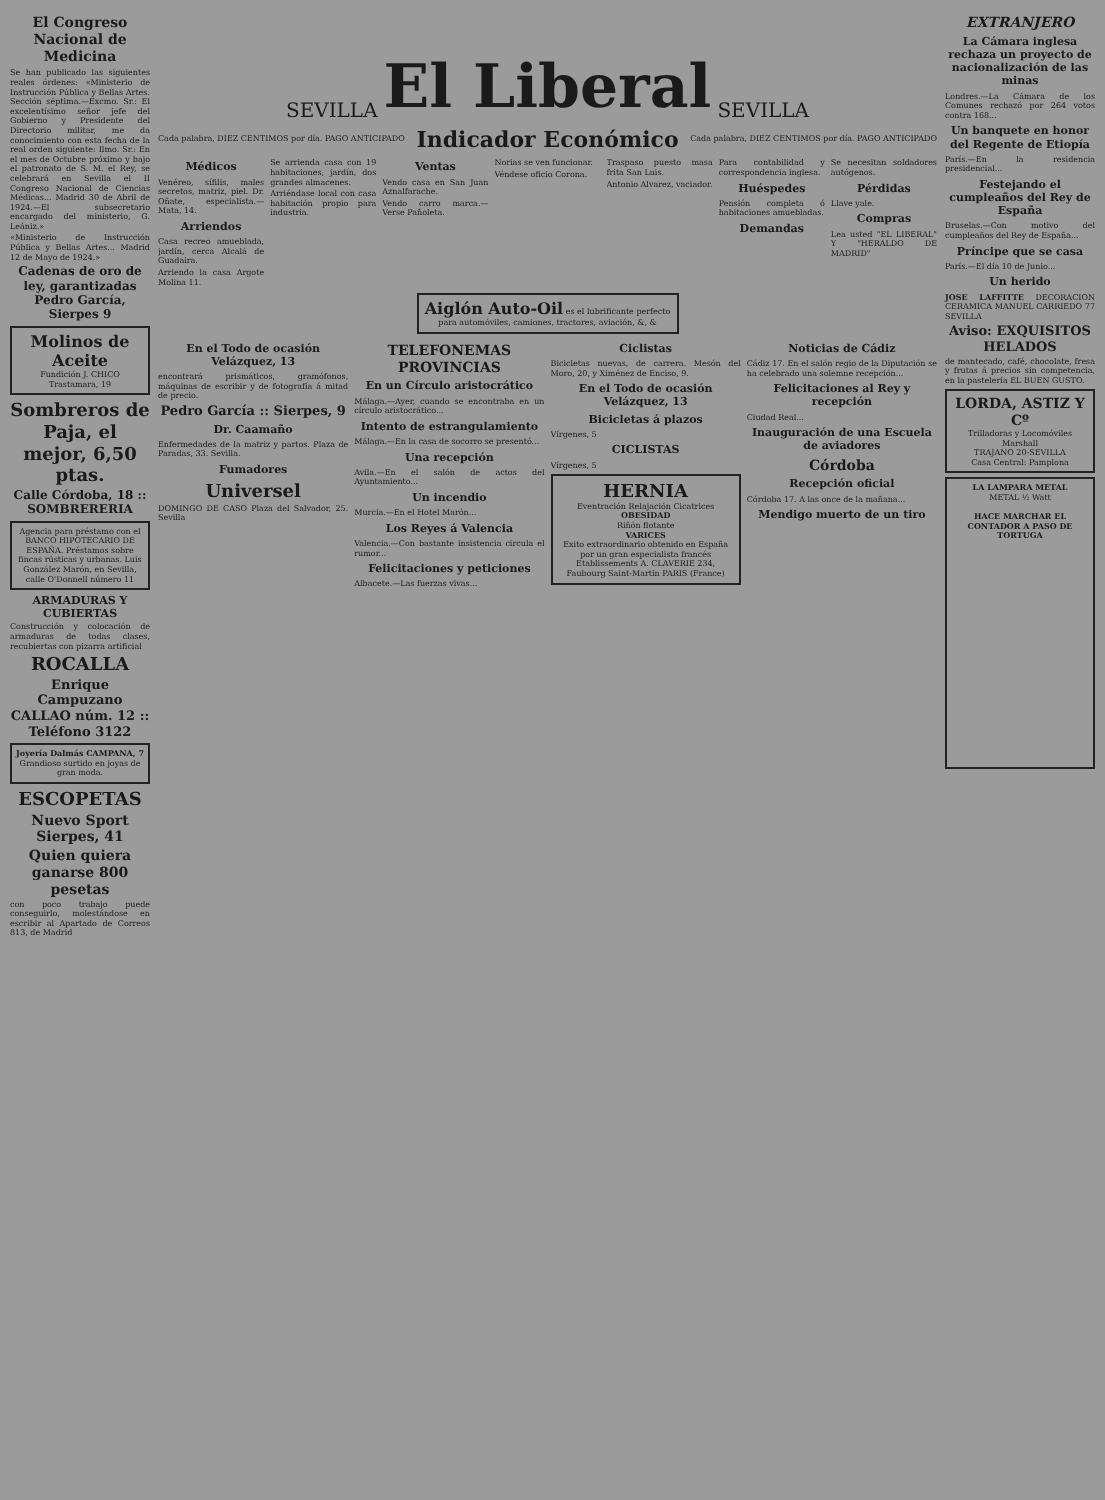El Congreso Nacional de Medicina
Se han publicado las siguientes reales órdenes: «Ministerio de Instrucción Pública y Bellas Artes. Sección séptima.—Excmo. Sr.: El excelentísimo señor jefe del Gobierno y Presidente del Directorio militar, me da conocimiento con esta fecha de la real orden siguiente: Ilmo. Sr.: En el mes de Octubre próximo y bajo el patronato de S. M. el Rey, se celebrará en Sevilla el II Congreso Nacional de Ciencias Médicas... Madrid 30 de Abril de 1924.—El subsecretario encargado del ministerio, G. Leániz.»
«Ministerio de Instrucción Pública y Bellas Artes... Madrid 12 de Mayo de 1924.»
Cadenas de oro de ley, garantizadas Pedro García, Sierpes 9
Molinos de Aceite
Fundición J. CHICO Trastamara, 19
Sombreros de Paja, el mejor, 6,50 ptas.
Calle Córdoba, 18 :: SOMBRERERIA
Agencia para préstamo con el BANCO HIPOTECARIO DE ESPAÑA. Préstamos sobre fincas rústicas y urbanas. Luis González Marón, en Sevilla, calle O'Donnell número 11
ARMADURAS Y CUBIERTAS
Construcción y colocación de armaduras de todas clases, recubiertas con pizarra artificial
ROCALLA
Enrique Campuzano
CALLAO núm. 12 :: Teléfono 3122
Joyería Dalmás CAMPANA, 7
Grandioso surtido en joyas de gran moda.
ESCOPETAS
Nuevo Sport Sierpes, 41
Quien quiera ganarse 800 pesetas
con poco trabajo puede conseguirlo, molestándose en escribir al Apartado de Correos 813, de Madrid
SEVILLA
El Liberal
SEVILLA
Cada palabra, DIEZ CENTIMOS por día. PAGO ANTICIPADO
Indicador Económico
Cada palabra, DIEZ CENTIMOS por día. PAGO ANTICIPADO
Médicos
Venéreo, sífilis, males secretos, matriz, piel. Dr. Oñate, especialista.—Mata, 14.
Arriendos
Casa recreo amueblada, jardín, cerca Alcalá de Guadaira.
Arriendo la casa Argote Molina 11.
Se arrienda casa con 19 habitaciones, jardín, dos grandes almacenes.
Arriéndase local con casa habitación propio para industria.
Ventas
Vendo casa en San Juan Aznalfarache.
Vendo carro marca.—Verse Pañoleta.
Norias se ven funcionar.
Véndese oficio Corona.
Traspaso puesto masa frita San Luis.
Antonio Alvarez, vaciador.
Para contabilidad y correspondencia inglesa.
Huéspedes
Pensión completa ó habitaciones amuebladas.
Demandas
Se necesitan soldadores autógenos.
Pérdidas
Llave yale.
Compras
Lea usted "EL LIBERAL" Y "HERALDO DE MADRID"
Aiglón Auto-Oil es el lubrificante perfecto para automóviles, camiones, tractores, aviación, &, &
En el Todo de ocasión Velázquez, 13
encontrará prismáticos, gramófonos, máquinas de escribir y de fotografía á mitad de precio.
Pedro García :: Sierpes, 9
Dr. Caamaño
Enfermedades de la matriz y partos. Plaza de Paradas, 33. Sevilla.
Fumadores
Universel
DOMINGO DE CASO Plaza del Salvador, 25. Sevilla
TELEFONEMAS PROVINCIAS
En un Círculo aristocrático
Málaga.—Ayer, cuando se encontraba en un círculo aristocrático...
Intento de estrangulamiento
Málaga.—En la casa de socorro se presentó...
Una recepción
Avila.—En el salón de actos del Ayuntamiento...
Un incendio
Murcia.—En el Hotel Marón...
Los Reyes á Valencia
Valencia.—Con bastante insistencia circula el rumor...
Felicitaciones y peticiones
Albacete.—Las fuerzas vivas...
Ciclistas
Bicicletas nuevas, de carrera. Mesón del Moro, 20, y Ximénez de Enciso, 9.
En el Todo de ocasión Velázquez, 13
Bicicletas á plazos
Vírgenes, 5
CICLISTAS
Vírgenes, 5
HERNIA
Eventración Relajación Cicatrices
OBESIDAD
Riñón flotante
VARICES
Exito extraordinario obtenido en España por un gran especialista francés
Etablissements A. CLAVERIE 234, Faubourg Saint-Martin PARIS (France)
Noticias de Cádiz
Cádiz 17. En el salón regio de la Diputación se ha celebrado una solemne recepción...
Felicitaciones al Rey y recepción
Ciudad Real...
Inauguración de una Escuela de aviadores
Córdoba
Recepción oficial
Córdoba 17. A las once de la mañana...
Mendigo muerto de un tiro
EXTRANJERO
La Cámara inglesa rechaza un proyecto de nacionalización de las minas
Londres.—La Cámara de los Comunes rechazó por 264 votos contra 168...
Un banquete en honor del Regente de Etiopía
París.—En la residencia presidencial...
Festejando el cumpleaños del Rey de España
Bruselas.—Con motivo del cumpleaños del Rey de España...
Príncipe que se casa
París.—El día 10 de Junio...
Un herido
JOSE LAFFITTE DECORACION CERAMICA MANUEL CARRIEDO 77 SEVILLA
Aviso: EXQUISITOS HELADOS
de mantecado, café, chocolate, fresa y frutas á precios sin competencia, en la pastelería EL BUEN GUSTO.
LORDA, ASTIZ Y Cº
Trilladoras y Locomóviles Marshall
TRAJANO 20-SEVILLA
Casa Central: Pamplona
LA LAMPARA METAL
METAL ½ Watt
HACE MARCHAR EL CONTADOR A PASO DE TORTUGA